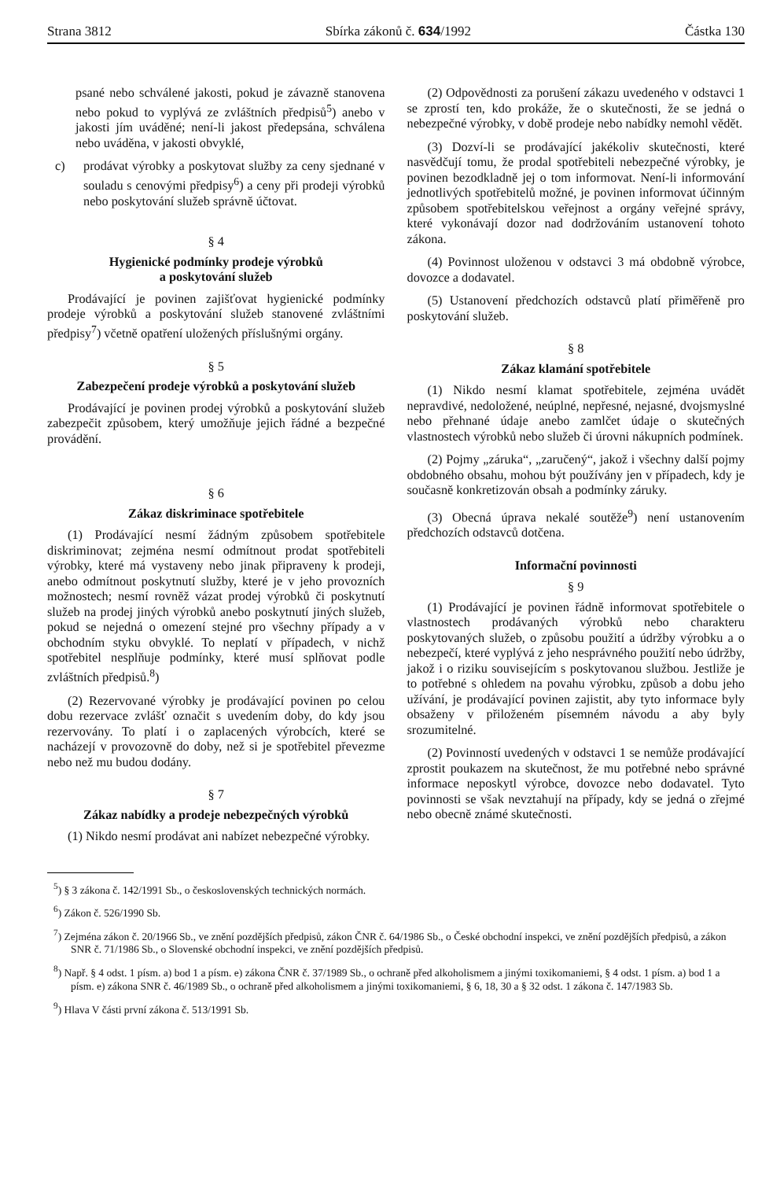Strana 3812 Sbírka zákonů č. 634/1992 Částka 130
psané nebo schválené jakosti, pokud je závazně stanovena nebo pokud to vyplývá ze zvláštních předpisů<sup>5</sup>) anebo v jakosti jím uváděné; není-li jakost předepsána, schválena nebo uváděna, v jakosti obvyklé,
c) prodávat výrobky a poskytovat služby za ceny sjednané v souladu s cenovými předpisy<sup>6</sup>) a ceny při prodeji výrobků nebo poskytování služeb správně účtovat.
§ 4
Hygienické podmínky prodeje výrobků
a poskytování služeb
Prodávající je povinen zajišťovat hygienické podmínky prodeje výrobků a poskytování služeb stanovené zvláštními předpisy<sup>7</sup>) včetně opatření uložených příslušnými orgány.
§ 5
Zabezpečení prodeje výrobků a poskytování služeb
Prodávající je povinen prodej výrobků a poskytování služeb zabezpečit způsobem, který umožňuje jejich řádné a bezpečné provádění.
§ 6
Zákaz diskriminace spotřebitele
(1) Prodávající nesmí žádným způsobem spotřebitele diskriminovat; zejména nesmí odmítnout prodat spotřebiteli výrobky, které má vystaveny nebo jinak připraveny k prodeji, anebo odmítnout poskytnutí služby, které je v jeho provozních možnostech; nesmí rovněž vázat prodej výrobků či poskytnutí služeb na prodej jiných výrobků anebo poskytnutí jiných služeb, pokud se nejedná o omezení stejné pro všechny případy a v obchodním styku obvyklé. To neplatí v případech, v nichž spotřebitel nesplňuje podmínky, které musí splňovat podle zvláštních předpisů.<sup>8</sup>)
(2) Rezervované výrobky je prodávající povinen po celou dobu rezervace zvlášť označit s uvedením doby, do kdy jsou rezervovány. To platí i o zaplacených výrobcích, které se nacházejí v provozovně do doby, než si je spotřebitel převezme nebo než mu budou dodány.
§ 7
Zákaz nabídky a prodeje nebezpečných výrobků
(1) Nikdo nesmí prodávat ani nabízet nebezpečné výrobky.
(2) Odpovědnosti za porušení zákazu uvedeného v odstavci 1 se zprostí ten, kdo prokáže, že o skutečnosti, že se jedná o nebezpečné výrobky, v době prodeje nebo nabídky nemohl vědět.
(3) Dozví-li se prodávající jakékoliv skutečnosti, které nasvědčují tomu, že prodal spotřebiteli nebezpečné výrobky, je povinen bezodkladně jej o tom informovat. Není-li informování jednotlivých spotřebitelů možné, je povinen informovat účinným způsobem spotřebitelskou veřejnost a orgány veřejné správy, které vykonávají dozor nad dodržováním ustanovení tohoto zákona.
(4) Povinnost uloženou v odstavci 3 má obdobně výrobce, dovozce a dodavatel.
(5) Ustanovení předchozích odstavců platí přiměřeně pro poskytování služeb.
§ 8
Zákaz klamání spotřebitele
(1) Nikdo nesmí klamat spotřebitele, zejména uvádět nepravdivé, nedoložené, neúplné, nepřesné, nejasné, dvojsmyslné nebo přehnané údaje anebo zamlčet údaje o skutečných vlastnostech výrobků nebo služeb či úrovni nákupních podmínek.
(2) Pojmy „záruka“, „zaručený“, jakož i všechny další pojmy obdobného obsahu, mohou být používány jen v případech, kdy je současně konkretizován obsah a podmínky záruky.
(3) Obecná úprava nekalé soutěže<sup>9</sup>) není ustanovením předchozích odstavců dotčena.
Informační povinnosti
§ 9
(1) Prodávající je povinen řádně informovat spotřebitele o vlastnostech prodávaných výrobků nebo charakteru poskytovaných služeb, o způsobu použití a údržby výrobku a o nebezpečí, které vyplývá z jeho nesprávného použití nebo údržby, jakož i o riziku souvisejícím s poskytovanou službou. Jestliže je to potřebné s ohledem na povahu výrobku, způsob a dobu jeho užívání, je prodávající povinen zajistit, aby tyto informace byly obsaženy v přiloženém písemném návodu a aby byly srozumitelné.
(2) Povinností uvedených v odstavci 1 se nemůže prodávající zprostit poukazem na skutečnost, že mu potřebné nebo správné informace neposkytl výrobce, dovozce nebo dodavatel. Tyto povinnosti se však nevztahují na případy, kdy se jedná o zřejmé nebo obecně známé skutečnosti.
<sup>5</sup>) § 3 zákona č. 142/1991 Sb., o československých technických normách.
<sup>6</sup>) Zákon č. 526/1990 Sb.
<sup>7</sup>) Zejména zákon č. 20/1966 Sb., ve znění pozdějších předpisů, zákon ČNR č. 64/1986 Sb., o České obchodní inspekci, ve znění pozdějších předpisů, a zákon SNR č. 71/1986 Sb., o Slovenské obchodní inspekci, ve znění pozdějších předpisů.
<sup>8</sup>) Např. § 4 odst. 1 písm. a) bod 1 a písm. e) zákona ČNR č. 37/1989 Sb., o ochraně před alkoholismem a jinými toxikomaniemi, § 4 odst. 1 písm. a) bod 1 a písm. e) zákona SNR č. 46/1989 Sb., o ochraně před alkoholismem a jinými toxikomaniemi, § 6, 18, 30 a § 32 odst. 1 zákona č. 147/1983 Sb.
<sup>9</sup>) Hlava V části první zákona č. 513/1991 Sb.